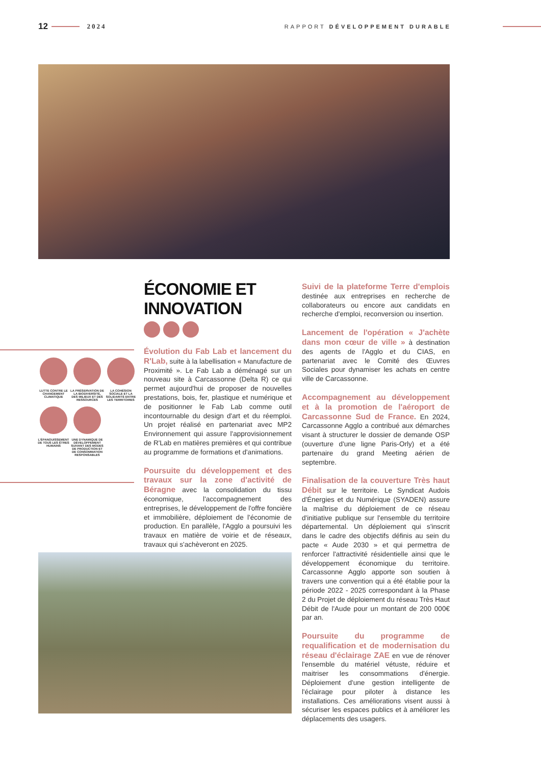12 2024 RAPPORT DÉVELOPPEMENT DURABLE
LUTTE CONTRE LE CHANGEMENT CLIMATIQUE
LA PRÉSERVATION DE LA BIODIVERSITÉ, DES MILIEUX ET DES RESSOURCES
LA COHÉSION SOCIALE ET LA SOLIDARITÉ ENTRE LES TERRITOIRES
L'ÉPANOUISSEMENT DE TOUS LES ÊTRES HUMAINS
UNE DYNAMIQUE DE DÉVELOPPEMENT SUIVANT DES MODES DE PRODUCTION ET DE CONSOMMATION RESPONSABLES
ÉCONOMIE ET INNOVATION
Évolution du Fab Lab et lancement du R'Lab, suite à la labellisation « Manufacture de Proximité ». Le Fab Lab a déménagé sur un nouveau site à Carcassonne (Delta R) ce qui permet aujourd'hui de proposer de nouvelles prestations, bois, fer, plastique et numérique et de positionner le Fab Lab comme outil incontournable du design d'art et du réemploi. Un projet réalisé en partenariat avec MP2 Environnement qui assure l'approvisionnement de R'Lab en matières premières et qui contribue au programme de formations et d'animations.
Poursuite du développement et des travaux sur la zone d'activité de Béragne avec la consolidation du tissu économique, l'accompagnement des entreprises, le développement de l'offre foncière et immobilière, déploiement de l'économie de production. En parallèle, l'Agglo a poursuivi les travaux en matière de voirie et de réseaux, travaux qui s'achèveront en 2025.
Suivi de la plateforme Terre d'emplois destinée aux entreprises en recherche de collaborateurs ou encore aux candidats en recherche d'emploi, reconversion ou insertion.
Lancement de l'opération « J'achète dans mon cœur de ville » à destination des agents de l'Agglo et du CIAS, en partenariat avec le Comité des Œuvres Sociales pour dynamiser les achats en centre ville de Carcassonne.
Accompagnement au développement et à la promotion de l'aéroport de Carcassonne Sud de France. En 2024, Carcassonne Agglo a contribué aux démarches visant à structurer le dossier de demande OSP (ouverture d'une ligne Paris-Orly) et a été partenaire du grand Meeting aérien de septembre.
Finalisation de la couverture Très haut Débit sur le territoire. Le Syndicat Audois d'Énergies et du Numérique (SYADEN) assure la maîtrise du déploiement de ce réseau d'initiative publique sur l'ensemble du territoire départemental. Un déploiement qui s'inscrit dans le cadre des objectifs définis au sein du pacte « Aude 2030 » et qui permettra de renforcer l'attractivité résidentielle ainsi que le développement économique du territoire. Carcassonne Agglo apporte son soutien à travers une convention qui a été établie pour la période 2022 - 2025 correspondant à la Phase 2 du Projet de déploiement du réseau Très Haut Débit de l'Aude pour un montant de 200 000€ par an.
Poursuite du programme de requalification et de modernisation du réseau d'éclairage ZAE en vue de rénover l'ensemble du matériel vétuste, réduire et maitriser les consommations d'énergie. Déploiement d'une gestion intelligente de l'éclairage pour piloter à distance les installations. Ces améliorations visent aussi à sécuriser les espaces publics et à améliorer les déplacements des usagers.